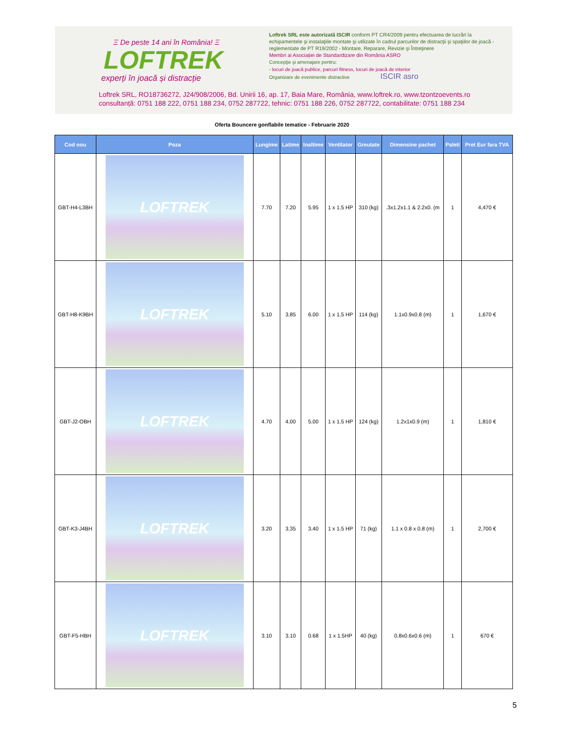Ξ De peste 14 ani în România! Ξ
LOFTREK
experți în joacă și distracție
Loftrek SRL este autorizată ISCIR conform PT CR4/2009 pentru efectuarea de lucrări la echipamentele şi instalaţiile montate şi utilizate în cadrul parcurilor de distracţii şi spaţiilor de joacă - reglementate de PT R19/2002 - Montare, Reparare, Revizie şi Întreţinere
Membri ai Asociației de Standardizare din România ASRO
Concepţie şi amenajare pentru:
- locuri de joacă publice, parcuri fitness, locuri de joacă de interior
Organizare de evenimente distractive ISCIR asro
Loftrek SRL, RO18736272, J24/908/2006, Bd. Unirii 16, ap. 17, Baia Mare, România, www.loftrek.ro, www.tzontzoevents.ro
consultanță: 0751 188 222, 0751 188 234, 0752 287722, tehnic: 0751 188 226, 0752 287722, contabilitate: 0751 188 234
Oferta Bouncere gonflabile tematice - Februarie 2020
| Cod nou | Poza | Lungime | Latime | Inaltime | Ventilator | Greutate | Dimensine pachet | Paleti | Pret Eur fara TVA |
| --- | --- | --- | --- | --- | --- | --- | --- | --- | --- |
| GBT-H4-L3BH | LOFTREK | 7.70 | 7.20 | 5.95 | 1 x 1.5 HP | 310 (kg) | .3x1.2x1.1 & 2.2x0. (m | 1 | 4,470 € |
| GBT-H8-K9BH | LOFTREK | 5.10 | 3.85 | 6.00 | 1 x 1.5 HP | 114 (kg) | 1.1x0.9x0.8 (m) | 1 | 1,670 € |
| GBT-J2-OBH | LOFTREK | 4.70 | 4.00 | 5.00 | 1 x 1.5 HP | 124 (kg) | 1.2x1x0.9 (m) | 1 | 1,810 € |
| GBT-K3-J4BH | LOFTREK | 3.20 | 3.35 | 3.40 | 1 x 1.5 HP | 71 (kg) | 1.1 x 0.8 x 0.8 (m) | 1 | 2,700 € |
| GBT-F5-HBH | LOFTREK | 3.10 | 3.10 | 0.68 | 1 x 1.5HP | 40 (kg) | 0.8x0.6x0.6 (m) | 1 | 670 € |
5